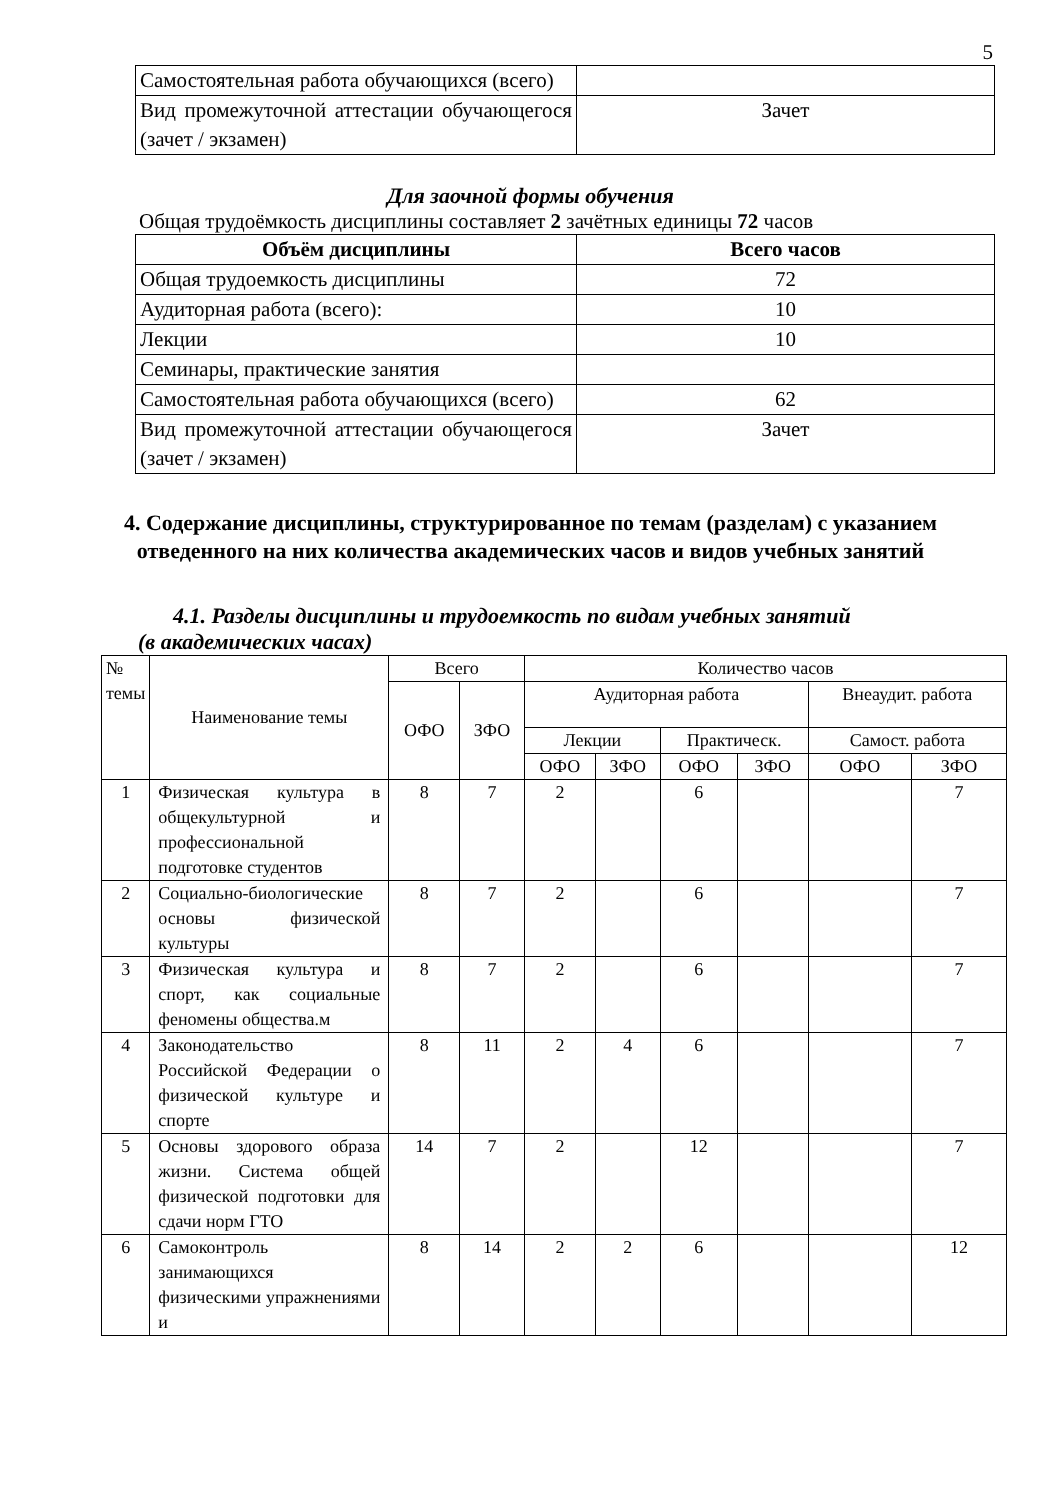5
| Самостоятельная работа обучающихся (всего) | |
| Вид промежуточной аттестации обучающегося (зачет / экзамен) | Зачет |
Для заочной формы обучения
Общая трудоёмкость дисциплины составляет 2 зачётных единицы 72 часов
| Объём дисциплины | Всего часов |
| --- | --- |
| Общая трудоемкость дисциплины | 72 |
| Аудиторная работа (всего): | 10 |
| Лекции | 10 |
| Семинары, практические занятия | |
| Самостоятельная работа обучающихся (всего) | 62 |
| Вид промежуточной аттестации обучающегося (зачет / экзамен) | Зачет |
4. Содержание дисциплины, структурированное по темам (разделам) с указанием отведенного на них количества академических часов и видов учебных занятий
4.1. Разделы дисциплины и трудоемкость по видам учебных занятий
(в академических часах)
| № темы | Наименование темы | Всего | | Количество часов | | | | | |
| | | ОФО | ЗФО | Аудиторная работа | | | | Внеаудит. работа | |
| | | | | Лекции | | Практическ. | | Самост. работа | |
| | | | | ОФО | ЗФО | ОФО | ЗФО | ОФО | ЗФО |
| 1 | Физическая культура в общекультурной и профессиональной подготовке студентов | 8 | 7 | 2 | | 6 | | | 7 |
| 2 | Социально-биологические основы физической культуры | 8 | 7 | 2 | | 6 | | | 7 |
| 3 | Физическая культура и спорт, как социальные феномены общества.м | 8 | 7 | 2 | | 6 | | | 7 |
| 4 | Законодательство Российской Федерации о физической культуре и спорте | 8 | 11 | 2 | 4 | 6 | | | 7 |
| 5 | Основы здорового образа жизни. Система общей физической подготовки для сдачи норм ГТО | 14 | 7 | 2 | | 12 | | | 7 |
| 6 | Самоконтроль занимающихся физическими упражнениями и | 8 | 14 | 2 | 2 | 6 | | | 12 |